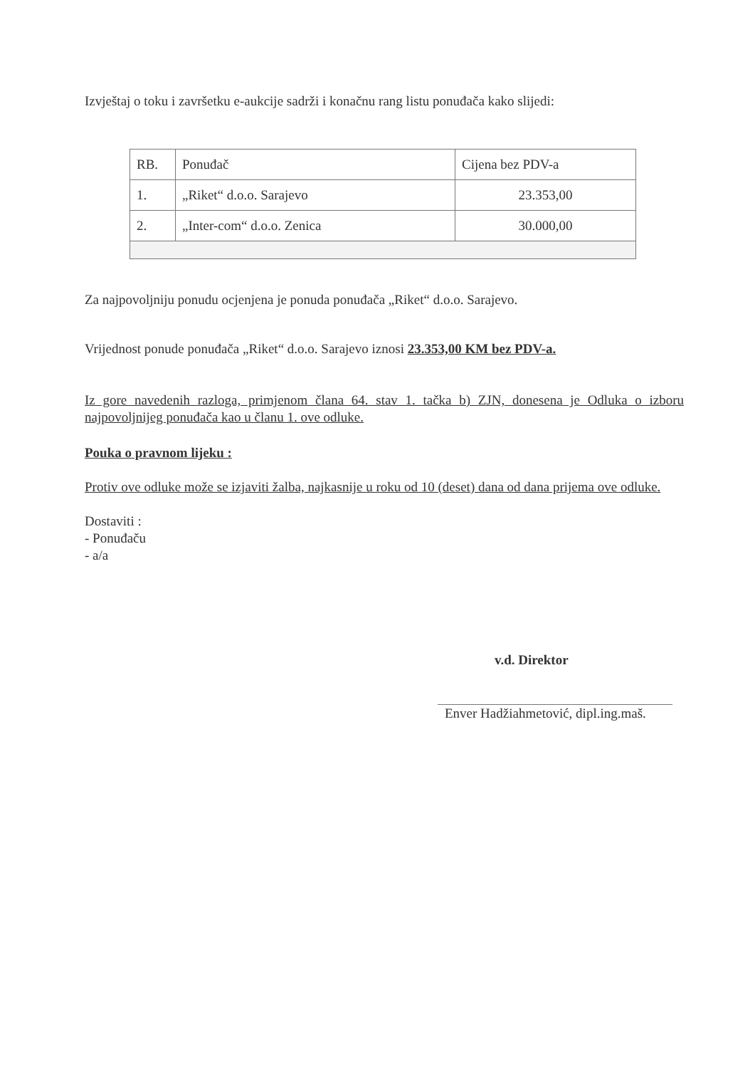Izvještaj o toku i završetku e-aukcije sadrži i konačnu rang listu ponuđača kako slijedi:
| RB. | Ponuđač | Cijena bez PDV-a |
| 1. | „Riket“ d.o.o. Sarajevo | 23.353,00 |
| 2. | „Inter-com“ d.o.o. Zenica | 30.000,00 |
Za najpovoljniju ponudu ocjenjena je ponuda ponuđača „Riket“ d.o.o. Sarajevo.
Vrijednost ponude ponuđača „Riket“ d.o.o. Sarajevo iznosi 23.353,00 KM bez PDV-a.
Iz gore navedenih razloga, primjenom člana 64. stav 1. tačka b) ZJN, donesena je Odluka o izboru najpovoljnijeg ponuđača kao u članu 1. ove odluke.
Pouka o pravnom lijeku :
Protiv ove odluke može se izjaviti žalba, najkasnije u roku od 10 (deset) dana od dana prijema ove odluke.
Dostaviti :
- Ponuđaču
- a/a
v.d. Direktor
Enver Hadžiahmetović, dipl.ing.maš.